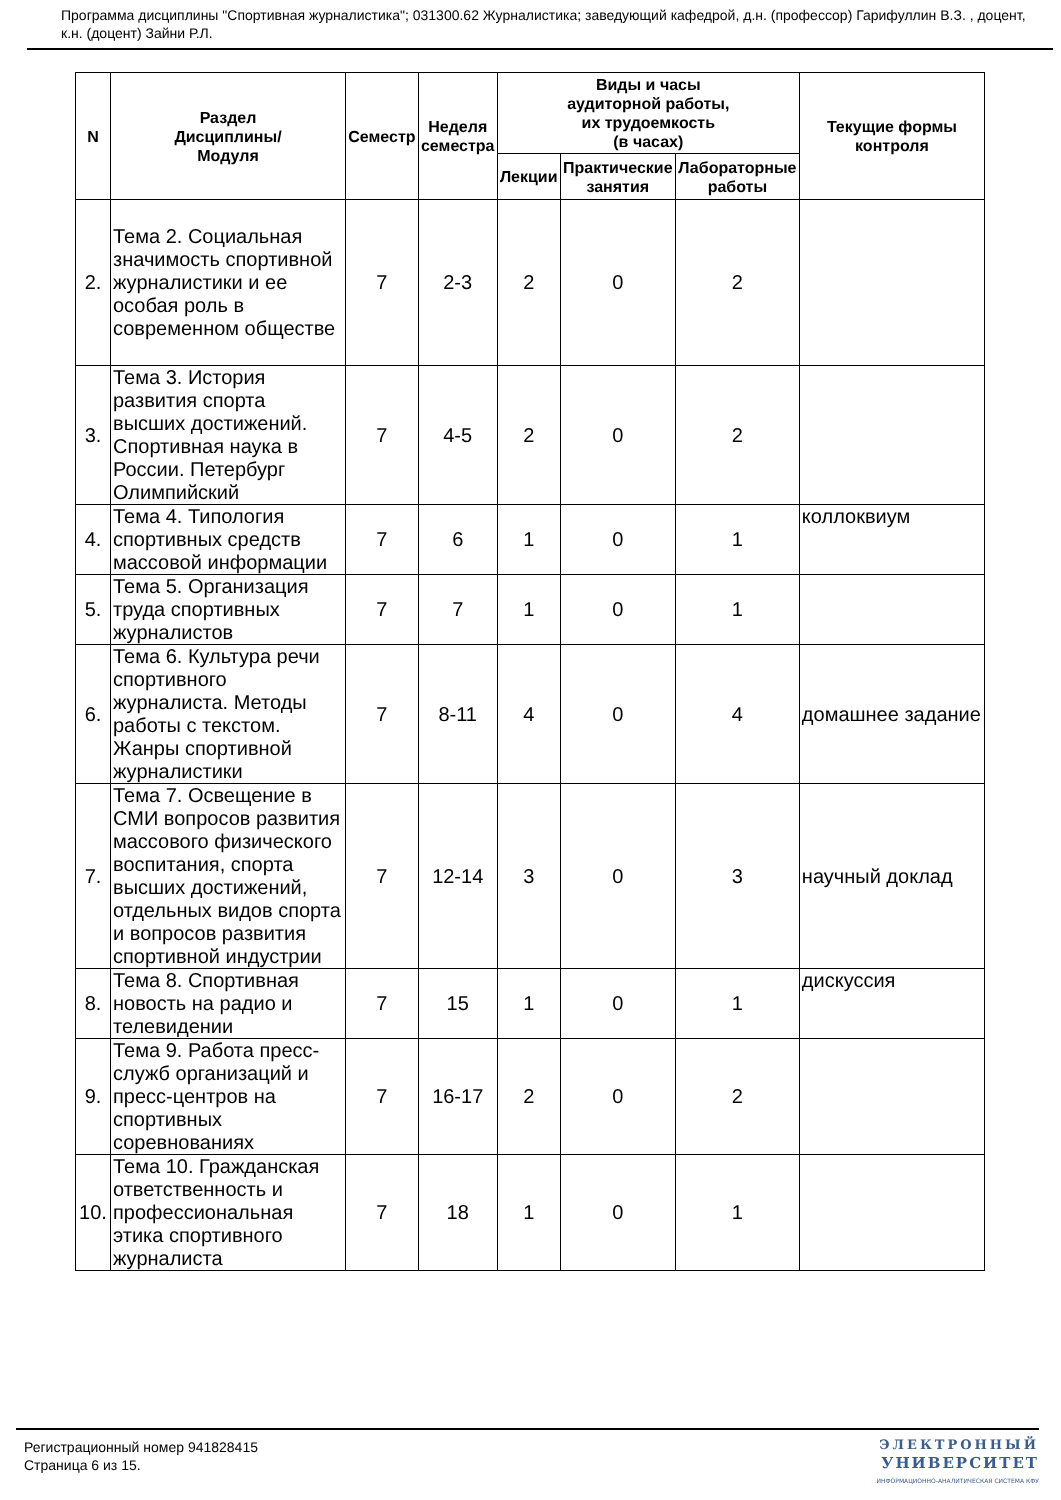Программа дисциплины "Спортивная журналистика"; 031300.62 Журналистика; заведующий кафедрой, д.н. (профессор) Гарифуллин В.З. , доцент, к.н. (доцент) Зайни Р.Л.
| N | Раздел Дисциплины/ Модуля | Семестр | Неделя семестра | Виды и часы аудиторной работы, их трудоемкость (в часах) | | | Текущие формы контроля |
| --- | --- | --- | --- | --- | --- | --- | --- |
| | | | | Лекции | Практические занятия | Лабораторные работы | |
| 2. | Тема 2. Социальная значимость спортивной журналистики и ее особая роль в современном обществе | 7 | 2-3 | 2 | 0 | 2 | |
| 3. | Тема 3. История развития спорта высших достижений. Спортивная наука в России. Петербург Олимпийский | 7 | 4-5 | 2 | 0 | 2 | |
| 4. | Тема 4. Типология спортивных средств массовой информации | 7 | 6 | 1 | 0 | 1 | коллоквиум |
| 5. | Тема 5. Организация труда спортивных журналистов | 7 | 7 | 1 | 0 | 1 | |
| 6. | Тема 6. Культура речи спортивного журналиста. Методы работы с текстом. Жанры спортивной журналистики | 7 | 8-11 | 4 | 0 | 4 | домашнее задание |
| 7. | Тема 7. Освещение в СМИ вопросов развития массового физического воспитания, спорта высших достижений, отдельных видов спорта и вопросов развития спортивной индустрии | 7 | 12-14 | 3 | 0 | 3 | научный доклад |
| 8. | Тема 8. Спортивная новость на радио и телевидении | 7 | 15 | 1 | 0 | 1 | дискуссия |
| 9. | Тема 9. Работа пресс-служб организаций и пресс-центров на спортивных соревнованиях | 7 | 16-17 | 2 | 0 | 2 | |
| 10. | Тема 10. Гражданская ответственность и профессиональная этика спортивного журналиста | 7 | 18 | 1 | 0 | 1 | |
Регистрационный номер 941828415
Страница 6 из 15.
ЭЛЕКТРОННЫЙ
УНИВЕРСИТЕТ
ИНФОРМАЦИОННО-АНАЛИТИЧЕСКАЯ СИСТЕМА КФУ